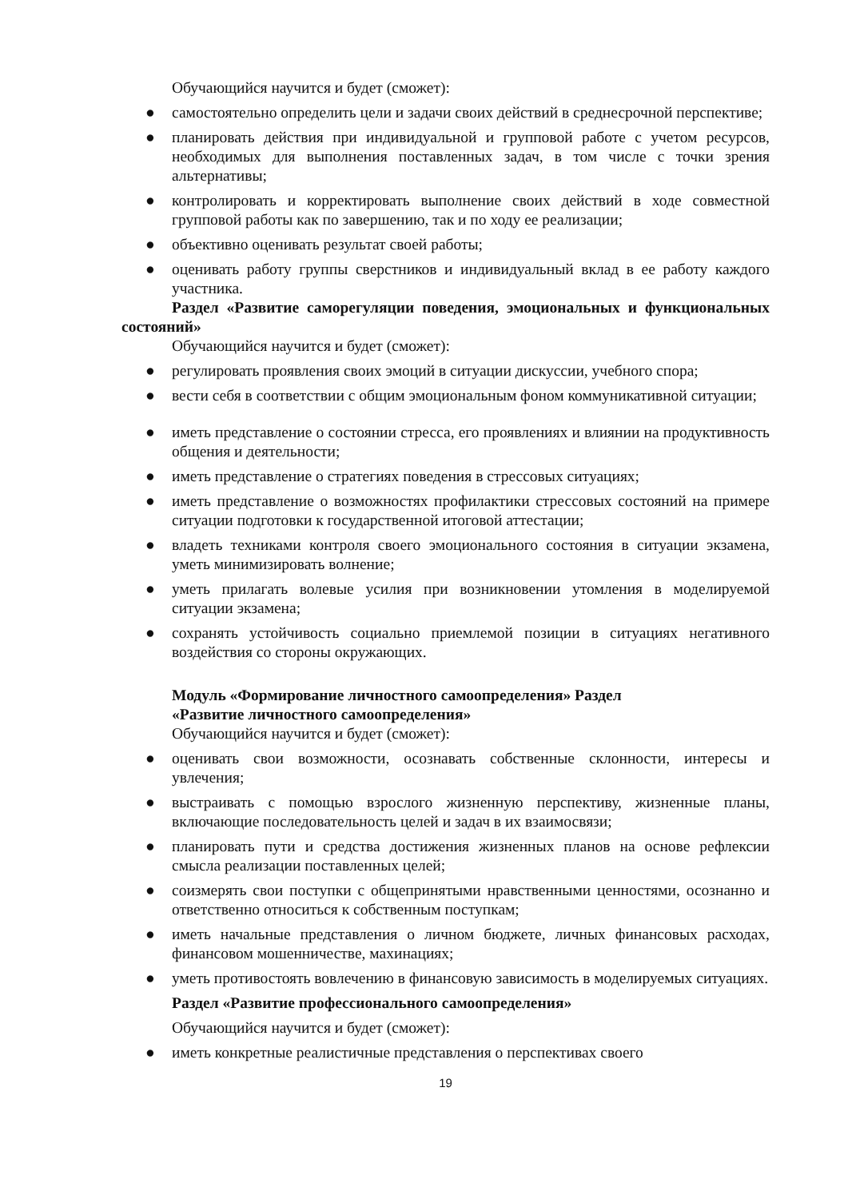Обучающийся научится и будет (сможет):
● самостоятельно определить цели и задачи своих действий в среднесрочной перспективе;
● планировать действия при индивидуальной и групповой работе с учетом ресурсов, необходимых для выполнения поставленных задач, в том числе с точки зрения альтернативы;
● контролировать и корректировать выполнение своих действий в ходе совместной групповой работы как по завершению, так и по ходу ее реализации;
● объективно оценивать результат своей работы;
● оценивать работу группы сверстников и индивидуальный вклад в ее работу каждого участника.
Раздел «Развитие саморегуляции поведения, эмоциональных и функциональных состояний»
Обучающийся научится и будет (сможет):
● регулировать проявления своих эмоций в ситуации дискуссии, учебного спора;
● вести себя в соответствии с общим эмоциональным фоном коммуникативной ситуации;
● иметь представление о состоянии стресса, его проявлениях и влиянии на продуктивность общения и деятельности;
● иметь представление о стратегиях поведения в стрессовых ситуациях;
● иметь представление о возможностях профилактики стрессовых состояний на примере ситуации подготовки к государственной итоговой аттестации;
● владеть техниками контроля своего эмоционального состояния в ситуации экзамена, уметь минимизировать волнение;
● уметь прилагать волевые усилия при возникновении утомления в моделируемой ситуации экзамена;
● сохранять устойчивость социально приемлемой позиции в ситуациях негативного воздействия со стороны окружающих.
Модуль «Формирование личностного самоопределения» Раздел
«Развитие личностного самоопределения»
Обучающийся научится и будет (сможет):
● оценивать свои возможности, осознавать собственные склонности, интересы и увлечения;
● выстраивать с помощью взрослого жизненную перспективу, жизненные планы, включающие последовательность целей и задач в их взаимосвязи;
● планировать пути и средства достижения жизненных планов на основе рефлексии смысла реализации поставленных целей;
● соизмерять свои поступки с общепринятыми нравственными ценностями, осознанно и ответственно относиться к собственным поступкам;
● иметь начальные представления о личном бюджете, личных финансовых расходах, финансовом мошенничестве, махинациях;
● уметь противостоять вовлечению в финансовую зависимость в моделируемых ситуациях.
Раздел «Развитие профессионального самоопределения»
Обучающийся научится и будет (сможет):
● иметь конкретные реалистичные представления о перспективах своего
19